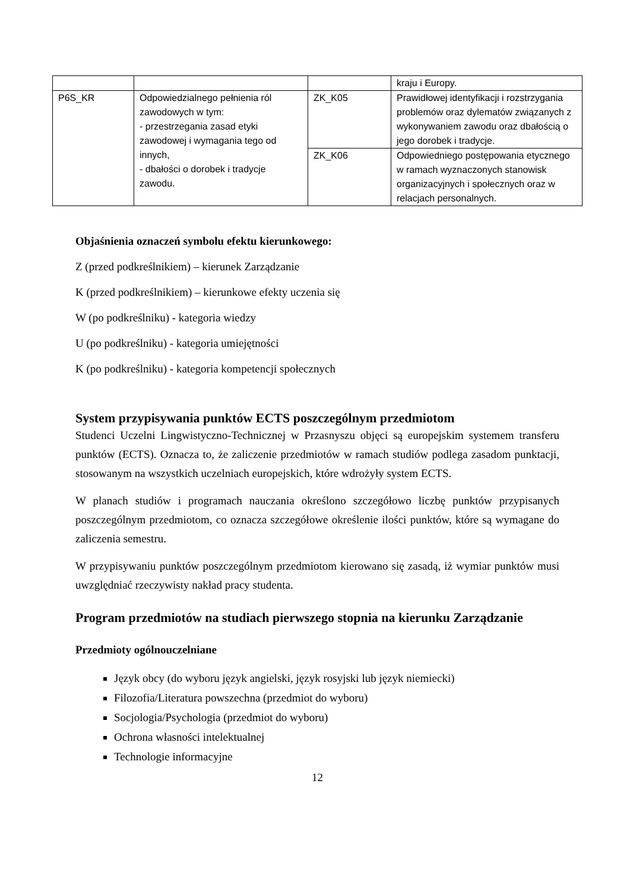| | | | kraju i Europy. |
| P6S_KR | Odpowiedzialnego pełnienia ról zawodowych w tym: - przestrzegania zasad etyki zawodowej i wymagania tego od innych, - dbałości o dorobek i tradycje zawodu. | ZK_K05 | Prawidłowej identyfikacji i rozstrzygania problemów oraz dylematów związanych z wykonywaniem zawodu oraz dbałością o jego dorobek i tradycje. |
| | | ZK_K06 | Odpowiedniego postępowania etycznego w ramach wyznaczonych stanowisk organizacyjnych i społecznych oraz w relacjach personalnych. |
Objaśnienia oznaczeń symbolu efektu kierunkowego:
Z (przed podkreślnikiem) – kierunek Zarządzanie
K (przed podkreślnikiem) – kierunkowe efekty uczenia się
W (po podkreślniku) - kategoria wiedzy
U (po podkreślniku) - kategoria umiejętności
K (po podkreślniku) - kategoria kompetencji społecznych
System przypisywania punktów ECTS poszczególnym przedmiotom
Studenci Uczelni Lingwistyczno-Technicznej w Przasnyszu objęci są europejskim systemem transferu punktów (ECTS). Oznacza to, że zaliczenie przedmiotów w ramach studiów podlega zasadom punktacji, stosowanym na wszystkich uczelniach europejskich, które wdrożyły system ECTS.
W planach studiów i programach nauczania określono szczegółowo liczbę punktów przypisanych poszczególnym przedmiotom, co oznacza szczegółowe określenie ilości punktów, które są wymagane do zaliczenia semestru.
W przypisywaniu punktów poszczególnym przedmiotom kierowano się zasadą, iż wymiar punktów musi uwzględniać rzeczywisty nakład pracy studenta.
Program przedmiotów na studiach pierwszego stopnia na kierunku Zarządzanie
Przedmioty ogólnouczelniane
Język obcy (do wyboru język angielski, język rosyjski lub język niemiecki)
Filozofia/Literatura powszechna (przedmiot do wyboru)
Socjologia/Psychologia (przedmiot do wyboru)
Ochrona własności intelektualnej
Technologie informacyjne
12